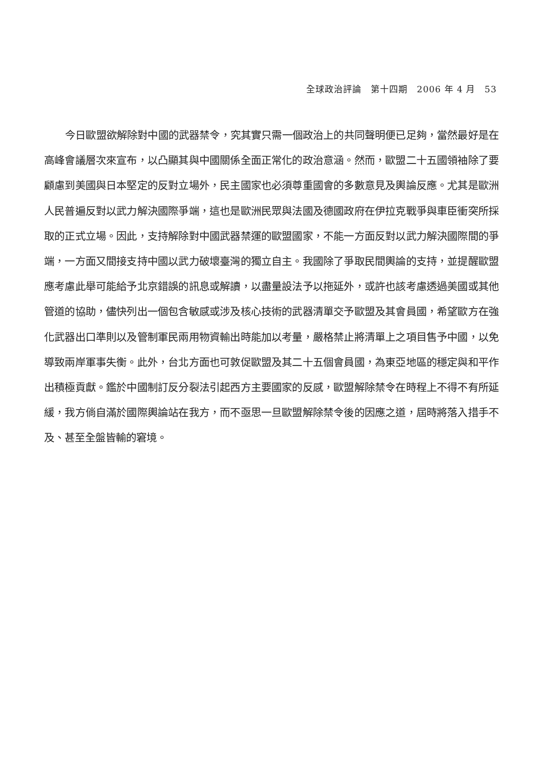全球政治評論　第十四期　2006 年 4 月　53
今日歐盟欲解除對中國的武器禁令，究其實只需一個政治上的共同聲明便已足夠，當然最好是在高峰會議層次來宣布，以凸顯其與中國關係全面正常化的政治意涵。然而，歐盟二十五國領袖除了要顧慮到美國與日本堅定的反對立場外，民主國家也必須尊重國會的多數意見及輿論反應。尤其是歐洲人民普遍反對以武力解決國際爭端，這也是歐洲民眾與法國及德國政府在伊拉克戰爭與車臣衝突所採取的正式立場。因此，支持解除對中國武器禁運的歐盟國家，不能一方面反對以武力解決國際間的爭端，一方面又間接支持中國以武力破壞臺灣的獨立自主。我國除了爭取民間輿論的支持，並提醒歐盟應考慮此舉可能給予北京錯誤的訊息或解讀，以盡量設法予以拖延外，或許也該考慮透過美國或其他管道的協助，儘快列出一個包含敏感或涉及核心技術的武器清單交予歐盟及其會員國，希望歐方在強化武器出口準則以及管制軍民兩用物資輸出時能加以考量，嚴格禁止將清單上之項目售予中國，以免導致兩岸軍事失衡。此外，台北方面也可敦促歐盟及其二十五個會員國，為東亞地區的穩定與和平作出積極貢獻。鑑於中國制訂反分裂法引起西方主要國家的反感，歐盟解除禁令在時程上不得不有所延緩，我方倘自滿於國際輿論站在我方，而不亟思一旦歐盟解除禁令後的因應之道，屆時將落入措手不及、甚至全盤皆輸的窘境。